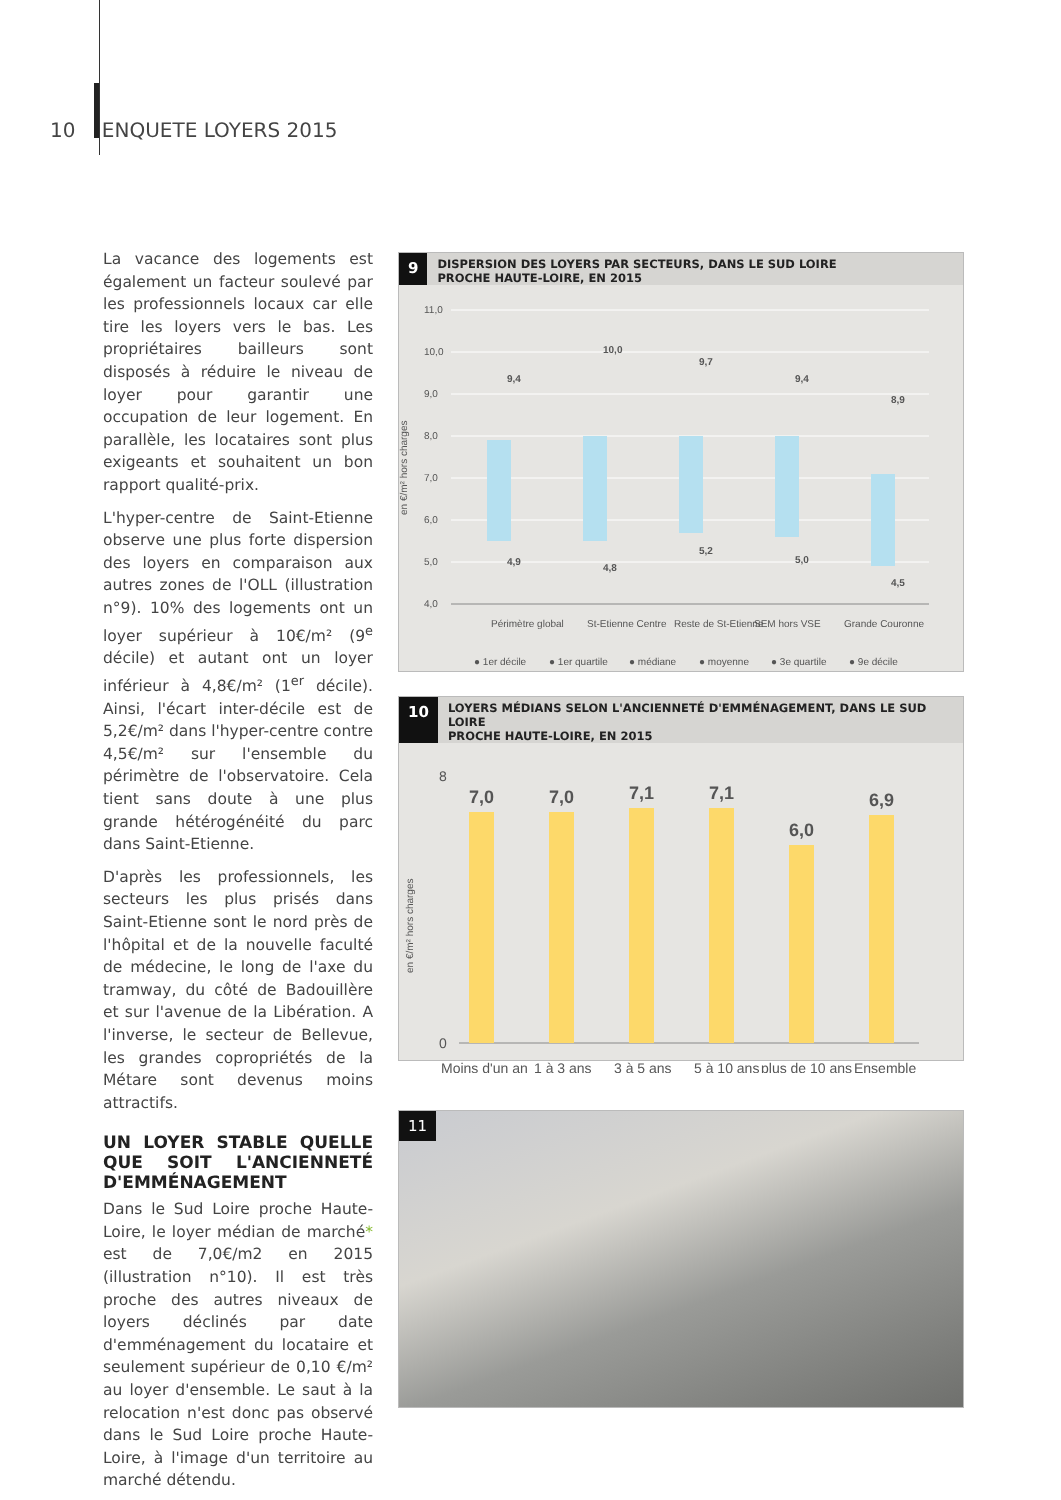10 ENQUETE LOYERS 2015
La vacance des logements est également un facteur soulevé par les professionnels locaux car elle tire les loyers vers le bas. Les propriétaires bailleurs sont disposés à réduire le niveau de loyer pour garantir une occupation de leur logement. En parallèle, les locataires sont plus exigeants et souhaitent un bon rapport qualité-prix.
L'hyper-centre de Saint-Etienne observe une plus forte dispersion des loyers en comparaison aux autres zones de l'OLL (illustration n°9). 10% des logements ont un loyer supérieur à 10€/m² (9<sup>e</sup> décile) et autant ont un loyer inférieur à 4,8€/m² (1<sup>er</sup> décile). Ainsi, l'écart inter-décile est de 5,2€/m² dans l'hyper-centre contre 4,5€/m² sur l'ensemble du périmètre de l'observatoire. Cela tient sans doute à une plus grande hétérogénéité du parc dans Saint-Etienne.
D'après les professionnels, les secteurs les plus prisés dans Saint-Etienne sont le nord près de l'hôpital et de la nouvelle faculté de médecine, le long de l'axe du tramway, du côté de Badouillère et sur l'avenue de la Libération. A l'inverse, le secteur de Bellevue, les grandes copropriétés de la Métare sont devenus moins attractifs.
UN LOYER STABLE QUELLE QUE SOIT L'ANCIENNETÉ D'EMMÉNAGEMENT
Dans le Sud Loire proche Haute-Loire, le loyer médian de marché* est de 7,0€/m2 en 2015 (illustration n°10). Il est très proche des autres niveaux de loyers déclinés par date d'emménagement du locataire et seulement supérieur de 0,10 €/m² au loyer d'ensemble. Le saut à la relocation n'est donc pas observé dans le Sud Loire proche Haute-Loire, à l'image d'un territoire au marché détendu.
9
DISPERSION DES LOYERS PAR SECTEURS, DANS LE SUD LOIRE
PROCHE HAUTE-LOIRE, EN 2015
en €/m² hors charges
11,0
10,0
9,0
8,0
7,0
6,0
5,0
4,0
Périmètre global
St-Etienne Centre
Reste de St-Etienne
SEM hors VSE
Grande Couronne
9,4
10,0
9,7
9,4
8,9
4,9
4,8
5,2
5,0
4,5
● 1er décile
● 1er quartile
● médiane
● moyenne
● 3e quartile
● 9e décile
10
LOYERS MÉDIANS SELON L'ANCIENNETÉ D'EMMÉNAGEMENT, DANS LE SUD LOIRE
PROCHE HAUTE-LOIRE, EN 2015
en €/m² hors charges
7,0
7,0
7,1
7,1
6,0
6,9
0
8
Moins d'un an
1 à 3 ans
3 à 5 ans
5 à 10 ans
plus de 10 ans
Ensemble
11